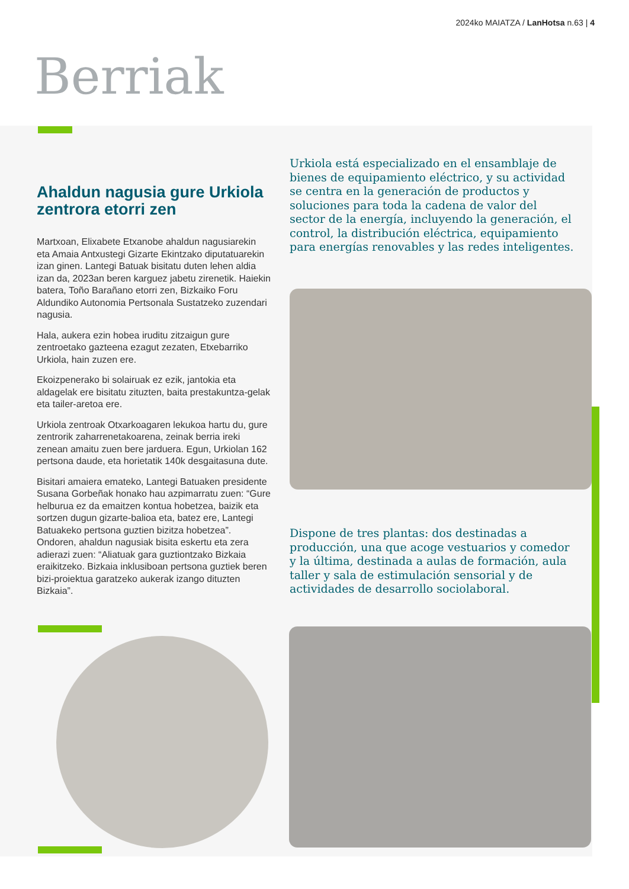2024ko MAIATZA / LanHotsa n.63 | 4
Berriak
Ahaldun nagusia gure Urkiola zentrora etorri zen
Martxoan, Elixabete Etxanobe ahaldun nagusiarekin eta Amaia Antxustegi Gizarte Ekintzako diputatuarekin izan ginen. Lantegi Batuak bisitatu duten lehen aldia izan da, 2023an beren karguez jabetu zirenetik. Haiekin batera, Toño Barañano etorri zen, Bizkaiko Foru Aldundiko Autonomia Pertsonala Sustatzeko zuzendari nagusia.
Hala, aukera ezin hobea iruditu zitzaigun gure zentroetako gazteena ezagut zezaten, Etxebarriko Urkiola, hain zuzen ere.
Ekoizpenerako bi solairuak ez ezik, jantokia eta aldagelak ere bisitatu zituzten, baita prestakuntza-gelak eta tailer-aretoa ere.
Urkiola zentroak Otxarkoagaren lekukoa hartu du, gure zentrorik zaharrenetakoarena, zeinak berria ireki zenean amaitu zuen bere jarduera. Egun, Urkiolan 162 pertsona daude, eta horietatik 140k desgaitasuna dute.
Bisitari amaiera emateko, Lantegi Batuaken presidente Susana Gorbeñak honako hau azpimarratu zuen: “Gure helburua ez da emaitzen kontua hobetzea, baizik eta sortzen dugun gizarte-balioa eta, batez ere, Lantegi Batuakeko pertsona guztien bizitza hobetzea”. Ondoren, ahaldun nagusiak bisita eskertu eta zera adierazi zuen: “Aliatuak gara guztiontzako Bizkaia eraikitzeko. Bizkaia inklusiboan pertsona guztiek beren bizi-proiektua garatzeko aukerak izango dituzten Bizkaia”.
Urkiola está especializado en el ensamblaje de bienes de equipamiento eléctrico, y su actividad se centra en la generación de productos y soluciones para toda la cadena de valor del sector de la energía, incluyendo la generación, el control, la distribución eléctrica, equipamiento para energías renovables y las redes inteligentes.
Dispone de tres plantas: dos destinadas a producción, una que acoge vestuarios y comedor y la última, destinada a aulas de formación, aula taller y sala de estimulación sensorial y de actividades de desarrollo sociolaboral.